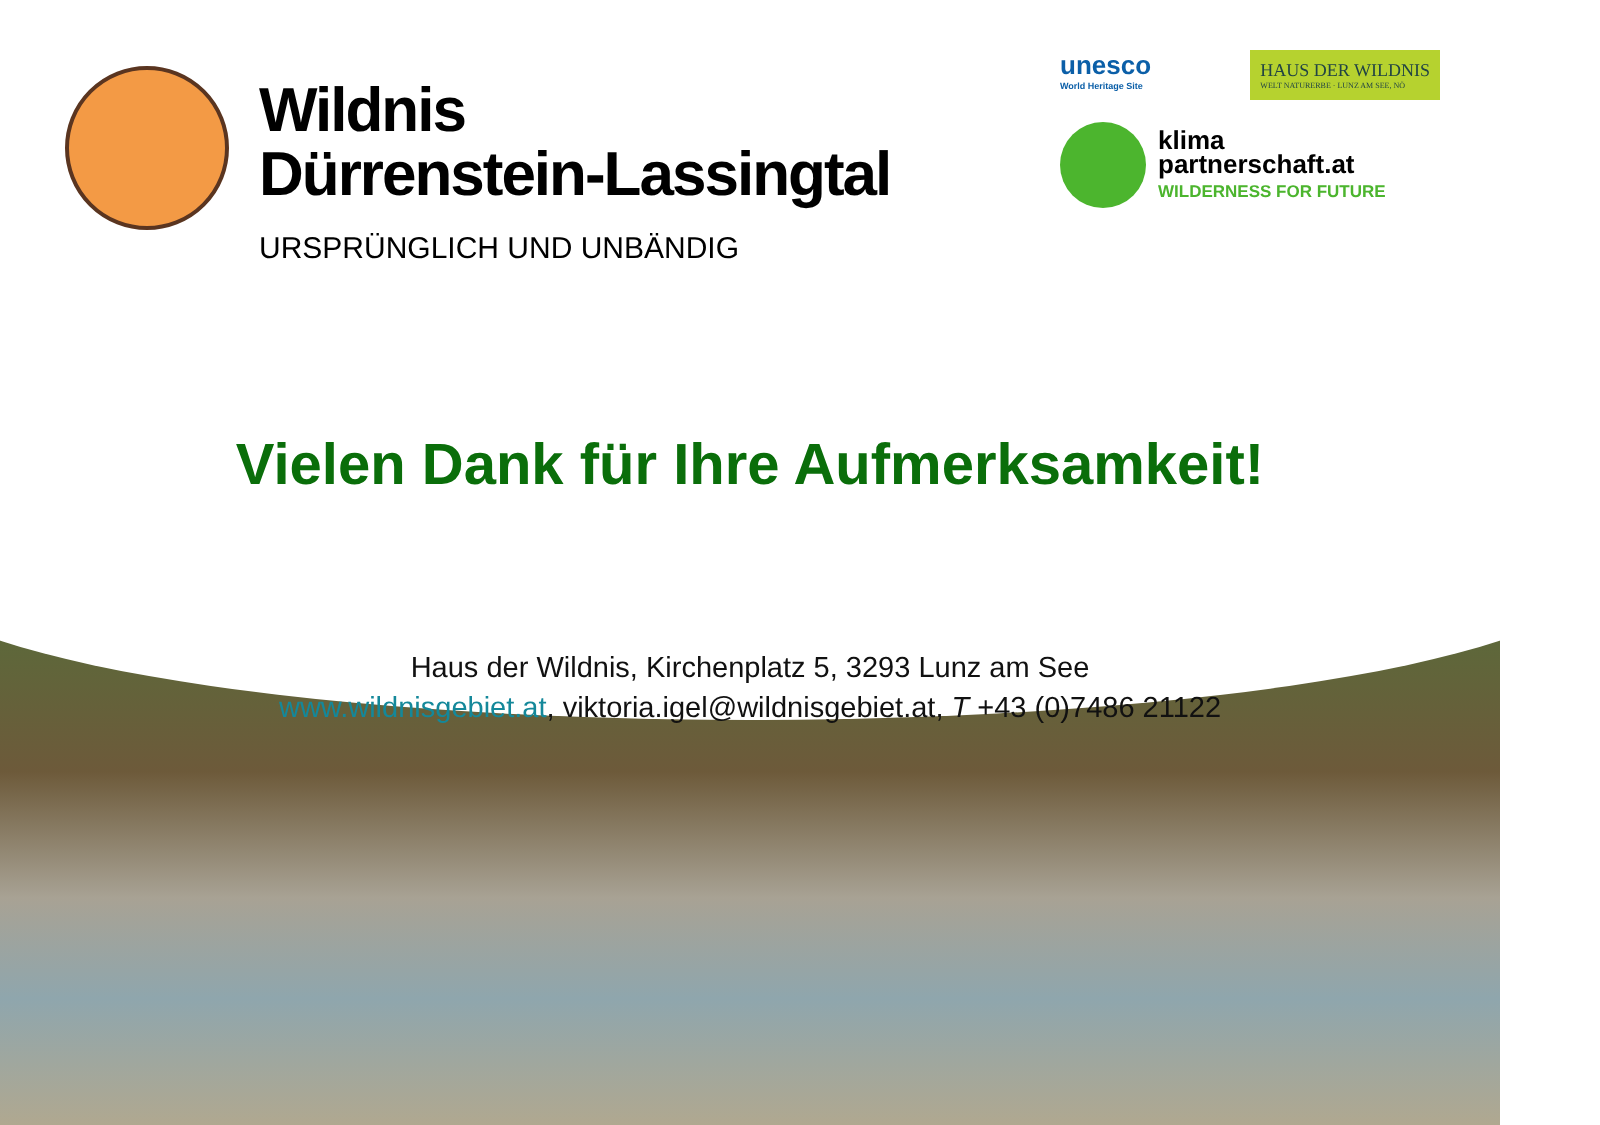Wildnis
Dürrenstein-Lassingtal
URSPRÜNGLICH UND UNBÄNDIG
unesco
World Heritage Site
HAUS DER WILDNIS
WELT NATURERBE · LUNZ AM SEE, NÖ
klima
partnerschaft.at
WILDERNESS FOR FUTURE
Vielen Dank für Ihre Aufmerksamkeit!
Haus der Wildnis, Kirchenplatz 5, 3293 Lunz am See
www.wildnisgebiet.at, viktoria.igel@wildnisgebiet.at, T +43 (0)7486 21122